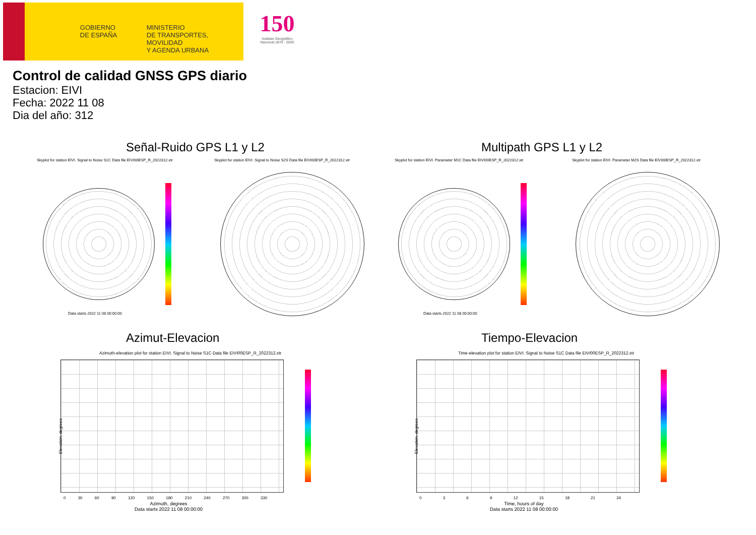GOBIERNO
DE ESPAÑA
MINISTERIO
DE TRANSPORTES, MOVILIDAD
Y AGENDA URBANA
150
Instituto Geográfico Nacional 1870 - 2020
Control de calidad GNSS GPS diario
Estacion: EIVI
Fecha: 2022 11 08
Dia del año: 312
Señal-Ruido GPS L1 y L2 Multipath GPS L1 y L2
Skyplot for station EIVI. Signal to Noise S1C Data file EIVI00ESP_R_2022312.xtr
Skyplot for station EIVI. Signal to Noise S2S Data file EIVI00ESP_R_2022312.xtr
Skyplot for station EIVI. Parameter M1C Data file EIVI00ESP_R_2022312.xtr
Skyplot for station EIVI. Parameter M2S Data file EIVI00ESP_R_2022312.xtr
Data starts 2022 11 08 00:00:00
Data starts 2022 11 08 00:00:00
Azimut-Elevacion Tiempo-Elevacion
Azimuth-elevation plot for station EIVI. Signal to Noise S1C Data file EIVI00ESP_R_2022312.xtr
Time-elevation plot for station EIVI. Signal to Noise S1C Data file EIVI00ESP_R_2022312.xtr
Elevation, degrees Elevation, degrees
0 30 60 90 120 150 180 210 240 270 300 330
0 3 6 9 12 15 18 21 24
Azimuth, degrees
Data starts 2022 11 08 00:00:00
Time, hours of day
Data starts 2022 11 08 00:00:00